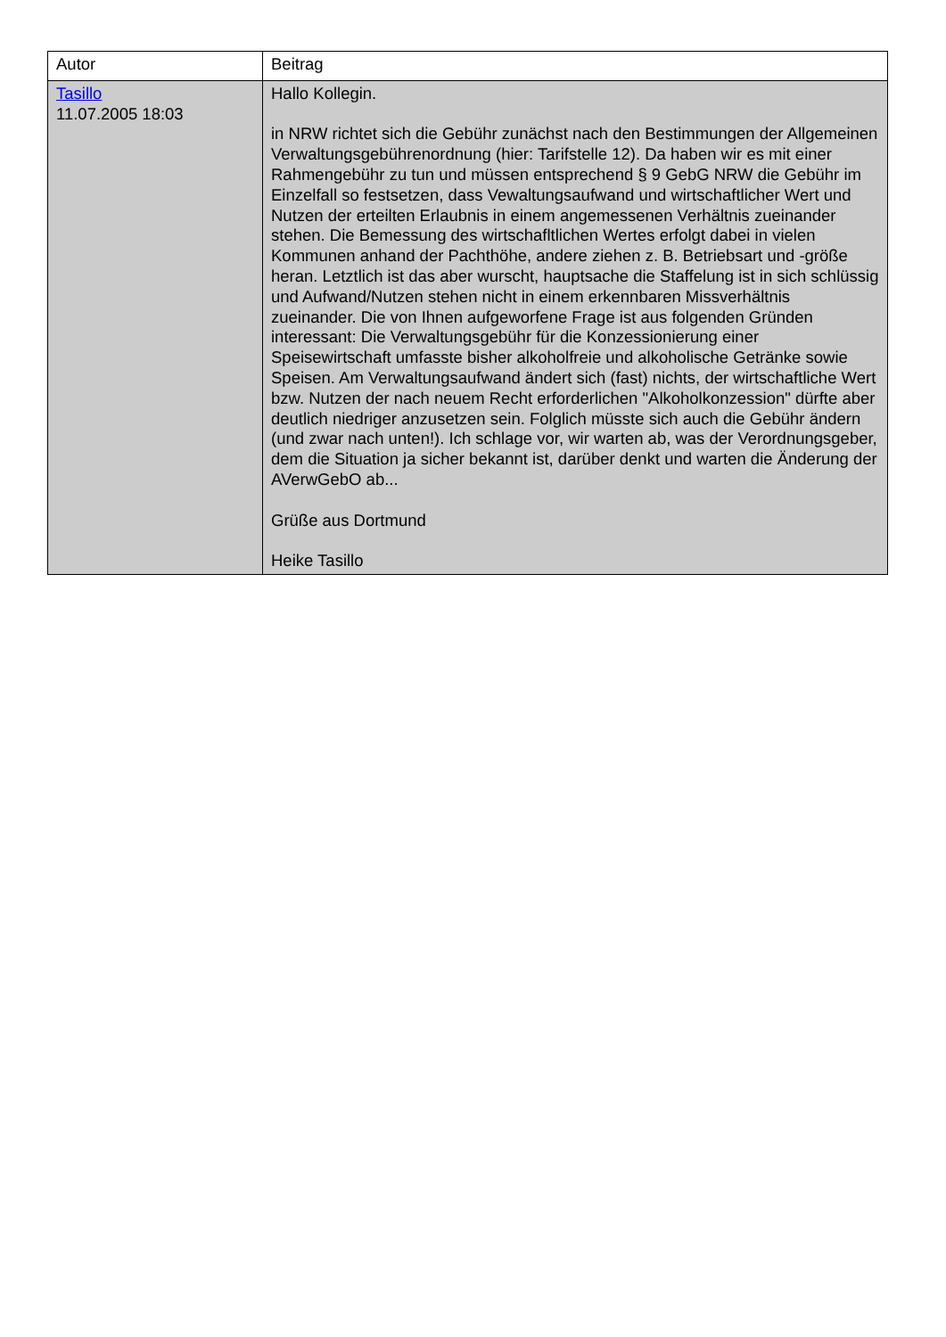| Autor | Beitrag |
| --- | --- |
| Tasillo 11.07.2005 18:03 | Hallo Kollegin. in NRW richtet sich die Gebühr zunächst nach den Bestimmungen der Allgemeinen Verwaltungsgebührenordnung (hier: Tarifstelle 12). Da haben wir es mit einer Rahmengebühr zu tun und müssen entsprechend § 9 GebG NRW die Gebühr im Einzelfall so festsetzen, dass Vewaltungsaufwand und wirtschaftlicher Wert und Nutzen der erteilten Erlaubnis in einem angemessenen Verhältnis zueinander stehen. Die Bemessung des wirtschafltlichen Wertes erfolgt dabei in vielen Kommunen anhand der Pachthöhe, andere ziehen z. B. Betriebsart und -größe heran. Letztlich ist das aber wurscht, hauptsache die Staffelung ist in sich schlüssig und Aufwand/Nutzen stehen nicht in einem erkennbaren Missverhältnis zueinander. Die von Ihnen aufgeworfene Frage ist aus folgenden Gründen interessant: Die Verwaltungsgebühr für die Konzessionierung einer Speisewirtschaft umfasste bisher alkoholfreie und alkoholische Getränke sowie Speisen. Am Verwaltungsaufwand ändert sich (fast) nichts, der wirtschaftliche Wert bzw. Nutzen der nach neuem Recht erforderlichen "Alkoholkonzession" dürfte aber deutlich niedriger anzusetzen sein. Folglich müsste sich auch die Gebühr ändern (und zwar nach unten!). Ich schlage vor, wir warten ab, was der Verordnungsgeber, dem die Situation ja sicher bekannt ist, darüber denkt und warten die Änderung der AVerwGebO ab... Grüße aus Dortmund Heike Tasillo |